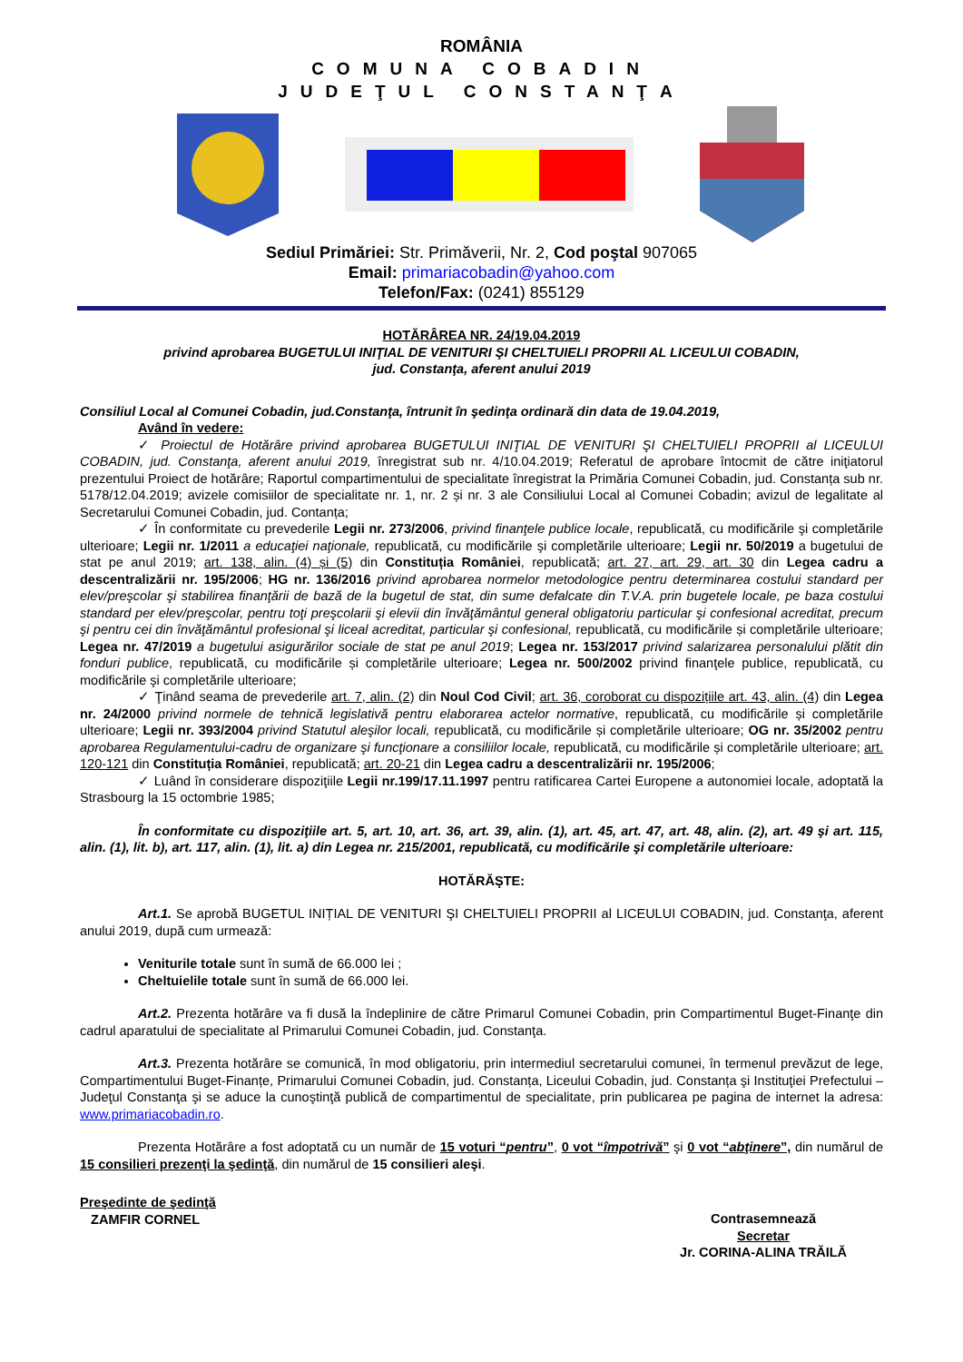ROMÂNIA
COMUNA COBADIN
JUDEŢUL CONSTANŢA
Sediul Primăriei: Str. Primăverii, Nr. 2, Cod poştal 907065
Email: primariacobadin@yahoo.com
Telefon/Fax: (0241) 855129
HOTĂRÂREA NR. 24/19.04.2019
privind aprobarea BUGETULUI INIŢIAL DE VENITURI ŞI CHELTUIELI PROPRII AL LICEULUI COBADIN,
jud. Constanţa, aferent anului 2019
Consiliul Local al Comunei Cobadin, jud.Constanţa, întrunit în şedinţa ordinară din data de 19.04.2019,
Având în vedere:
✓ Proiectul de Hotărâre privind aprobarea BUGETULUI INIŢIAL DE VENITURI ŞI CHELTUIELI PROPRII al LICEULUI COBADIN, jud. Constanţa, aferent anului 2019, înregistrat sub nr. 4/10.04.2019; Referatul de aprobare întocmit de către iniţiatorul prezentului Proiect de hotărâre; Raportul compartimentului de specialitate înregistrat la Primăria Comunei Cobadin, jud. Constanța sub nr. 5178/12.04.2019; avizele comisiilor de specialitate nr. 1, nr. 2 și nr. 3 ale Consiliului Local al Comunei Cobadin; avizul de legalitate al Secretarului Comunei Cobadin, jud. Contanța;
✓ În conformitate cu prevederile Legii nr. 273/2006, privind finanţele publice locale, republicată, cu modificările şi completările ulterioare; Legii nr. 1/2011 a educaţiei naţionale, republicată, cu modificările şi completările ulterioare; Legii nr. 50/2019 a bugetului de stat pe anul 2019; art. 138, alin. (4) și (5) din Constituția României, republicată; art. 27, art. 29, art. 30 din Legea cadru a descentralizării nr. 195/2006; HG nr. 136/2016 privind aprobarea normelor metodologice pentru determinarea costului standard per elev/preşcolar şi stabilirea finanţării de bază de la bugetul de stat, din sume defalcate din T.V.A. prin bugetele locale, pe baza costului standard per elev/preşcolar, pentru toţi preşcolarii şi elevii din învăţământul general obligatoriu particular şi confesional acreditat, precum şi pentru cei din învăţământul profesional şi liceal acreditat, particular şi confesional, republicată, cu modificările și completările ulterioare; Legea nr. 47/2019 a bugetului asigurărilor sociale de stat pe anul 2019; Legea nr. 153/2017 privind salarizarea personalului plătit din fonduri publice, republicată, cu modificările și completările ulterioare; Legea nr. 500/2002 privind finanţele publice, republicată, cu modificările şi completările ulterioare;
✓ Ţinând seama de prevederile art. 7, alin. (2) din Noul Cod Civil; art. 36, coroborat cu dispozițiile art. 43, alin. (4) din Legea nr. 24/2000 privind normele de tehnică legislativă pentru elaborarea actelor normative, republicată, cu modificările și completările ulterioare; Legii nr. 393/2004 privind Statutul aleşilor locali, republicată, cu modificările și completările ulterioare; OG nr. 35/2002 pentru aprobarea Regulamentului-cadru de organizare şi funcţionare a consiliilor locale, republicată, cu modificările și completările ulterioare; art. 120-121 din Constituția României, republicată; art. 20-21 din Legea cadru a descentralizării nr. 195/2006;
✓ Luând în considerare dispoziţiile Legii nr.199/17.11.1997 pentru ratificarea Cartei Europene a autonomiei locale, adoptată la Strasbourg la 15 octombrie 1985;
În conformitate cu dispoziţiile art. 5, art. 10, art. 36, art. 39, alin. (1), art. 45, art. 47, art. 48, alin. (2), art. 49 şi art. 115, alin. (1), lit. b), art. 117, alin. (1), lit. a) din Legea nr. 215/2001, republicată, cu modificările şi completările ulterioare:
HOTĂRĂŞTE:
Art.1. Se aprobă BUGETUL INIȚIAL DE VENITURI ŞI CHELTUIELI PROPRII al LICEULUI COBADIN, jud. Constanţa, aferent anului 2019, după cum urmează:
Veniturile totale sunt în sumă de 66.000 lei ;
Cheltuielile totale sunt în sumă de 66.000 lei.
Art.2. Prezenta hotărâre va fi dusă la îndeplinire de către Primarul Comunei Cobadin, prin Compartimentul Buget-Finanţe din cadrul aparatului de specialitate al Primarului Comunei Cobadin, jud. Constanţa.
Art.3. Prezenta hotărâre se comunică, în mod obligatoriu, prin intermediul secretarului comunei, în termenul prevăzut de lege, Compartimentului Buget-Finanțe, Primarului Comunei Cobadin, jud. Constanța, Liceului Cobadin, jud. Constanța şi Instituţiei Prefectului – Judeţul Constanţa şi se aduce la cunoştinţă publică de compartimentul de specialitate, prin publicarea pe pagina de internet la adresa: www.primariacobadin.ro.
Prezenta Hotărâre a fost adoptată cu un număr de 15 voturi “pentru”, 0 vot “împotrivă” şi 0 vot “abţinere”, din numărul de 15 consilieri prezenţi la şedinţă, din numărul de 15 consilieri aleşi.
Preşedinte de şedinţă
ZAMFIR CORNEL
Contrasemnează
Secretar
Jr. CORINA-ALINA TRĂILĂ